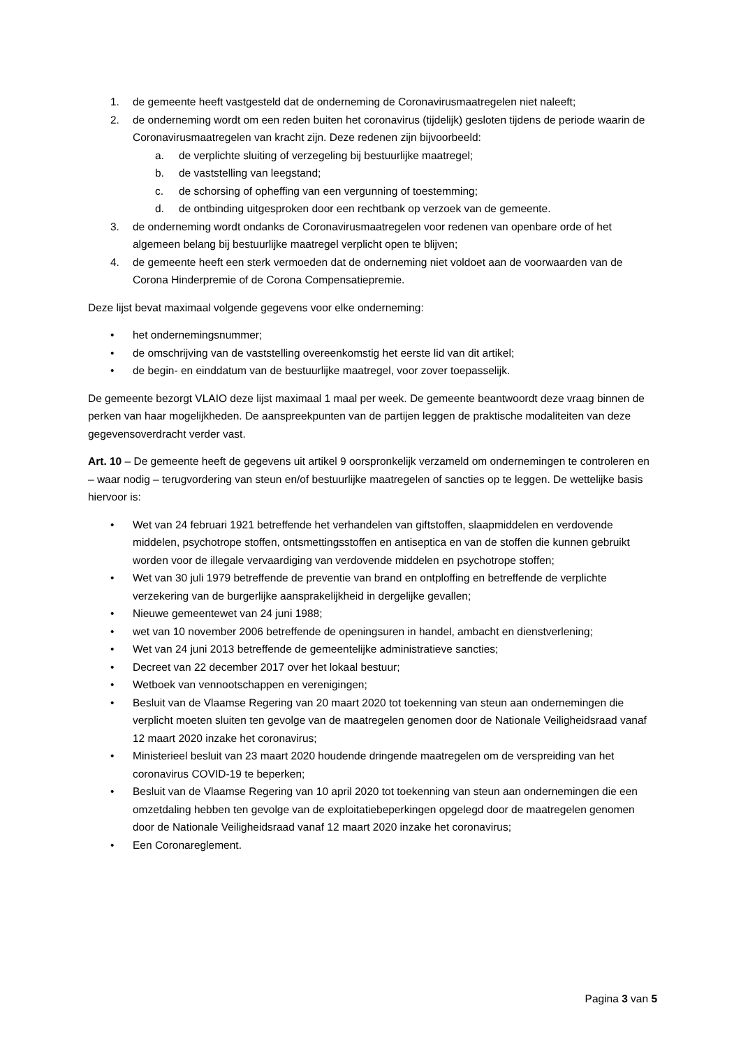1. de gemeente heeft vastgesteld dat de onderneming de Coronavirusmaatregelen niet naleeft;
2. de onderneming wordt om een reden buiten het coronavirus (tijdelijk) gesloten tijdens de periode waarin de Coronavirusmaatregelen van kracht zijn. Deze redenen zijn bijvoorbeeld:
a. de verplichte sluiting of verzegeling bij bestuurlijke maatregel;
b. de vaststelling van leegstand;
c. de schorsing of opheffing van een vergunning of toestemming;
d. de ontbinding uitgesproken door een rechtbank op verzoek van de gemeente.
3. de onderneming wordt ondanks de Coronavirusmaatregelen voor redenen van openbare orde of het algemeen belang bij bestuurlijke maatregel verplicht open te blijven;
4. de gemeente heeft een sterk vermoeden dat de onderneming niet voldoet aan de voorwaarden van de Corona Hinderpremie of de Corona Compensatiepremie.
Deze lijst bevat maximaal volgende gegevens voor elke onderneming:
• het ondernemingsnummer;
• de omschrijving van de vaststelling overeenkomstig het eerste lid van dit artikel;
• de begin- en einddatum van de bestuurlijke maatregel, voor zover toepasselijk.
De gemeente bezorgt VLAIO deze lijst maximaal 1 maal per week. De gemeente beantwoordt deze vraag binnen de perken van haar mogelijkheden. De aanspreekpunten van de partijen leggen de praktische modaliteiten van deze gegevensoverdracht verder vast.
Art. 10 – De gemeente heeft de gegevens uit artikel 9 oorspronkelijk verzameld om ondernemingen te controleren en – waar nodig – terugvordering van steun en/of bestuurlijke maatregelen of sancties op te leggen. De wettelijke basis hiervoor is:
• Wet van 24 februari 1921 betreffende het verhandelen van giftstoffen, slaapmiddelen en verdovende middelen, psychotrope stoffen, ontsmettingsstoffen en antiseptica en van de stoffen die kunnen gebruikt worden voor de illegale vervaardiging van verdovende middelen en psychotrope stoffen;
• Wet van 30 juli 1979 betreffende de preventie van brand en ontploffing en betreffende de verplichte verzekering van de burgerlijke aansprakelijkheid in dergelijke gevallen;
• Nieuwe gemeentewet van 24 juni 1988;
• wet van 10 november 2006 betreffende de openingsuren in handel, ambacht en dienstverlening;
• Wet van 24 juni 2013 betreffende de gemeentelijke administratieve sancties;
• Decreet van 22 december 2017 over het lokaal bestuur;
• Wetboek van vennootschappen en verenigingen;
• Besluit van de Vlaamse Regering van 20 maart 2020 tot toekenning van steun aan ondernemingen die verplicht moeten sluiten ten gevolge van de maatregelen genomen door de Nationale Veiligheidsraad vanaf 12 maart 2020 inzake het coronavirus;
• Ministerieel besluit van 23 maart 2020 houdende dringende maatregelen om de verspreiding van het coronavirus COVID-19 te beperken;
• Besluit van de Vlaamse Regering van 10 april 2020 tot toekenning van steun aan ondernemingen die een omzetdaling hebben ten gevolge van de exploitatiebeperkingen opgelegd door de maatregelen genomen door de Nationale Veiligheidsraad vanaf 12 maart 2020 inzake het coronavirus;
• Een Coronareglement.
Pagina 3 van 5